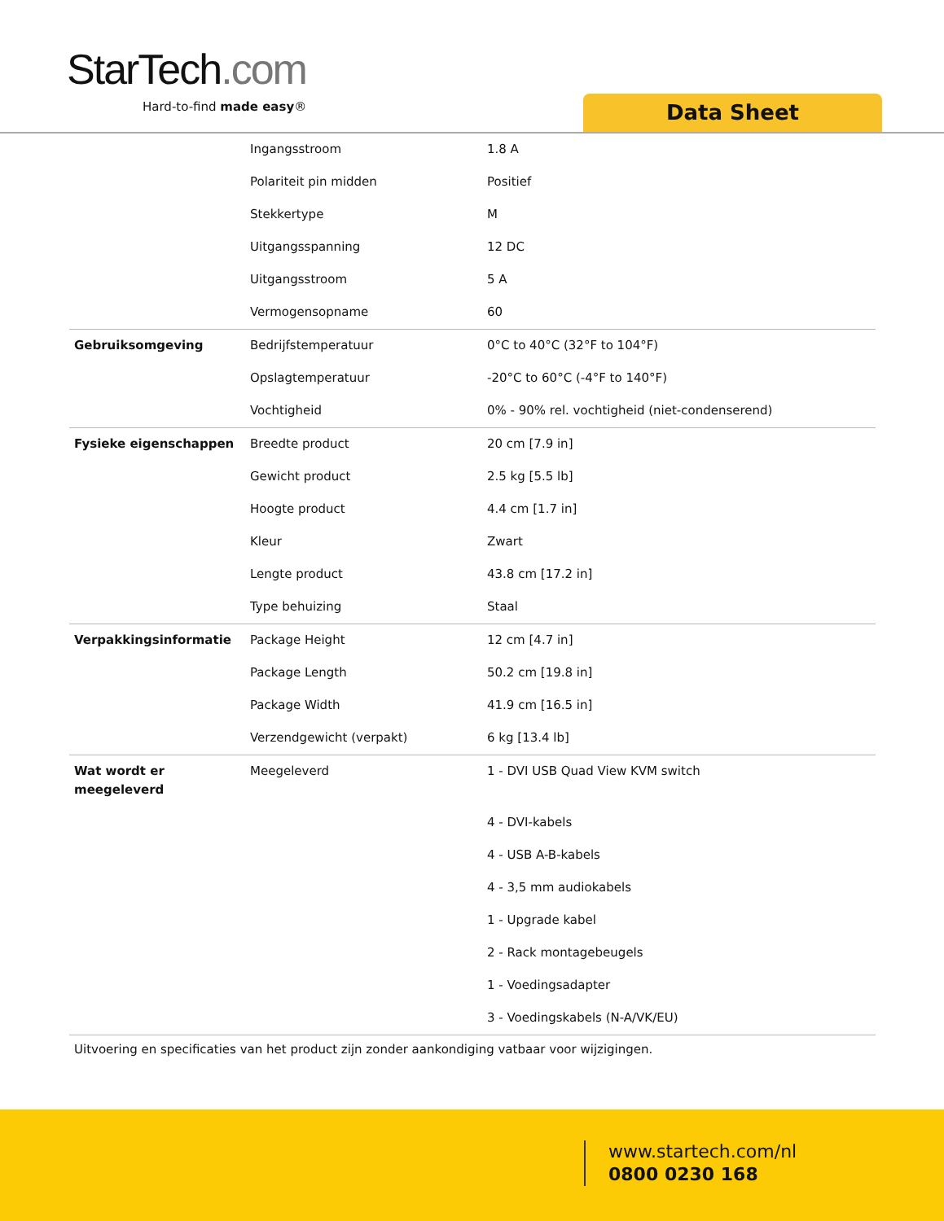StarTech.com
Hard-to-find made easy® Data Sheet
| | Ingangsstroom | 1.8 A |
| | Polariteit pin midden | Positief |
| | Stekkertype | M |
| | Uitgangsspanning | 12 DC |
| | Uitgangsstroom | 5 A |
| | Vermogensopname | 60 |
| Gebruiksomgeving | Bedrijfstemperatuur | 0°C to 40°C (32°F to 104°F) |
| | Opslagtemperatuur | -20°C to 60°C (-4°F to 140°F) |
| | Vochtigheid | 0% - 90% rel. vochtigheid (niet-condenserend) |
| Fysieke eigenschappen | Breedte product | 20 cm [7.9 in] |
| | Gewicht product | 2.5 kg [5.5 lb] |
| | Hoogte product | 4.4 cm [1.7 in] |
| | Kleur | Zwart |
| | Lengte product | 43.8 cm [17.2 in] |
| | Type behuizing | Staal |
| Verpakkingsinformatie | Package Height | 12 cm [4.7 in] |
| | Package Length | 50.2 cm [19.8 in] |
| | Package Width | 41.9 cm [16.5 in] |
| | Verzendgewicht (verpakt) | 6 kg [13.4 lb] |
| Wat wordt er meegeleverd | Meegeleverd | 1 - DVI USB Quad View KVM switch |
| | | 4 - DVI-kabels |
| | | 4 - USB A-B-kabels |
| | | 4 - 3,5 mm audiokabels |
| | | 1 - Upgrade kabel |
| | | 2 - Rack montagebeugels |
| | | 1 - Voedingsadapter |
| | | 3 - Voedingskabels (N-A/VK/EU) |
Uitvoering en specificaties van het product zijn zonder aankondiging vatbaar voor wijzigingen.
www.startech.com/nl
0800 0230 168